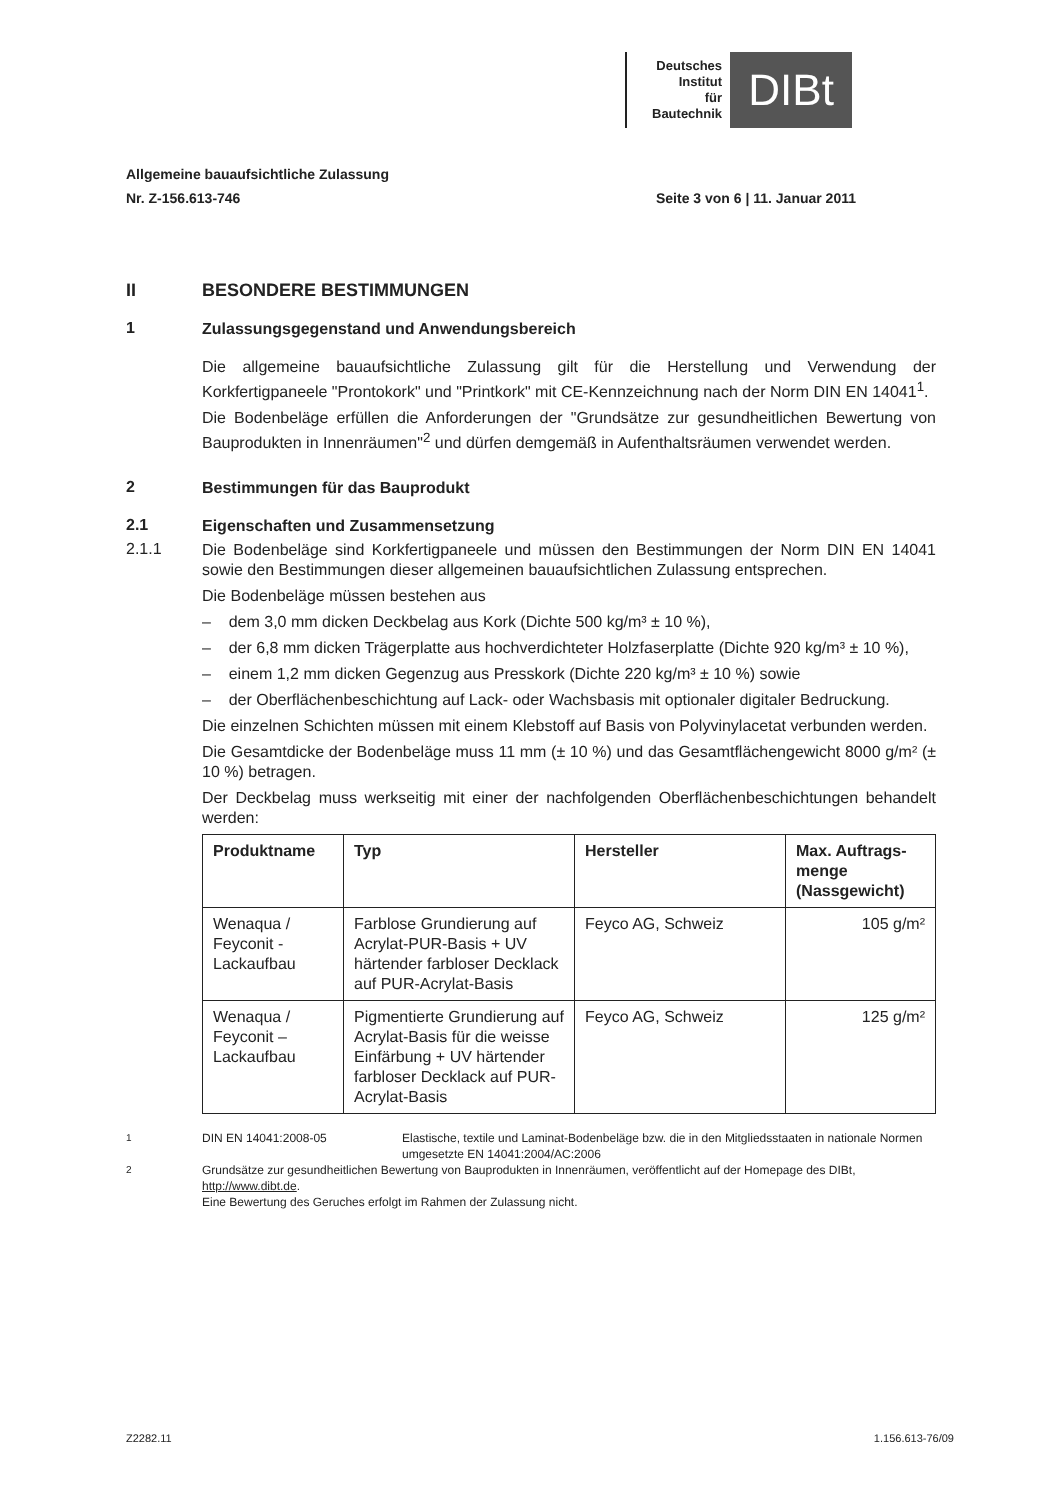Deutsches
Institut
für
Bautechnik
DIBt
Allgemeine bauaufsichtliche Zulassung
Nr. Z-156.613-746 Seite 3 von 6 | 11. Januar 2011
II
BESONDERE BESTIMMUNGEN
1
Zulassungsgegenstand und Anwendungsbereich
Die allgemeine bauaufsichtliche Zulassung gilt für die Herstellung und Verwendung der Korkfertigpaneele "Prontokork" und "Printkork" mit CE-Kennzeichnung nach der Norm DIN EN 14041<sup>1</sup>.
Die Bodenbeläge erfüllen die Anforderungen der "Grundsätze zur gesundheitlichen Bewertung von Bauprodukten in Innenräumen"<sup>2</sup> und dürfen demgemäß in Aufenthaltsräumen verwendet werden.
2
Bestimmungen für das Bauprodukt
2.1
Eigenschaften und Zusammensetzung
2.1.1
Die Bodenbeläge sind Korkfertigpaneele und müssen den Bestimmungen der Norm DIN EN 14041 sowie den Bestimmungen dieser allgemeinen bauaufsichtlichen Zulassung entsprechen.
Die Bodenbeläge müssen bestehen aus
– dem 3,0 mm dicken Deckbelag aus Kork (Dichte 500 kg/m³ ± 10 %),
– der 6,8 mm dicken Trägerplatte aus hochverdichteter Holzfaserplatte (Dichte 920 kg/m³ ± 10 %),
– einem 1,2 mm dicken Gegenzug aus Presskork (Dichte 220 kg/m³ ± 10 %) sowie
– der Oberflächenbeschichtung auf Lack- oder Wachsbasis mit optionaler digitaler Bedruckung.
Die einzelnen Schichten müssen mit einem Klebstoff auf Basis von Polyvinylacetat verbunden werden.
Die Gesamtdicke der Bodenbeläge muss 11 mm (± 10 %) und das Gesamtflächengewicht 8000 g/m² (± 10 %) betragen.
Der Deckbelag muss werkseitig mit einer der nachfolgenden Oberflächenbeschichtungen behandelt werden:
| Produktname | Typ | Hersteller | Max. Auftrags-menge (Nassgewicht) |
| --- | --- | --- | --- |
| Wenaqua / Feyconit - Lackaufbau | Farblose Grundierung auf Acrylat-PUR-Basis + UV härtender farbloser Decklack auf PUR-Acrylat-Basis | Feyco AG, Schweiz | 105 g/m² |
| Wenaqua / Feyconit – Lackaufbau | Pigmentierte Grundierung auf Acrylat-Basis für die weisse Einfärbung + UV härtender farbloser Decklack auf PUR-Acrylat-Basis | Feyco AG, Schweiz | 125 g/m² |
<sup>1</sup> DIN EN 14041:2008-05 Elastische, textile und Laminat-Bodenbeläge bzw. die in den Mitgliedsstaaten in nationale Normen umgesetzte EN 14041:2004/AC:2006
<sup>2</sup> Grundsätze zur gesundheitlichen Bewertung von Bauprodukten in Innenräumen, veröffentlicht auf der Homepage des DIBt, http://www.dibt.de.
Eine Bewertung des Geruches erfolgt im Rahmen der Zulassung nicht.
Z2282.11 1.156.613-76/09